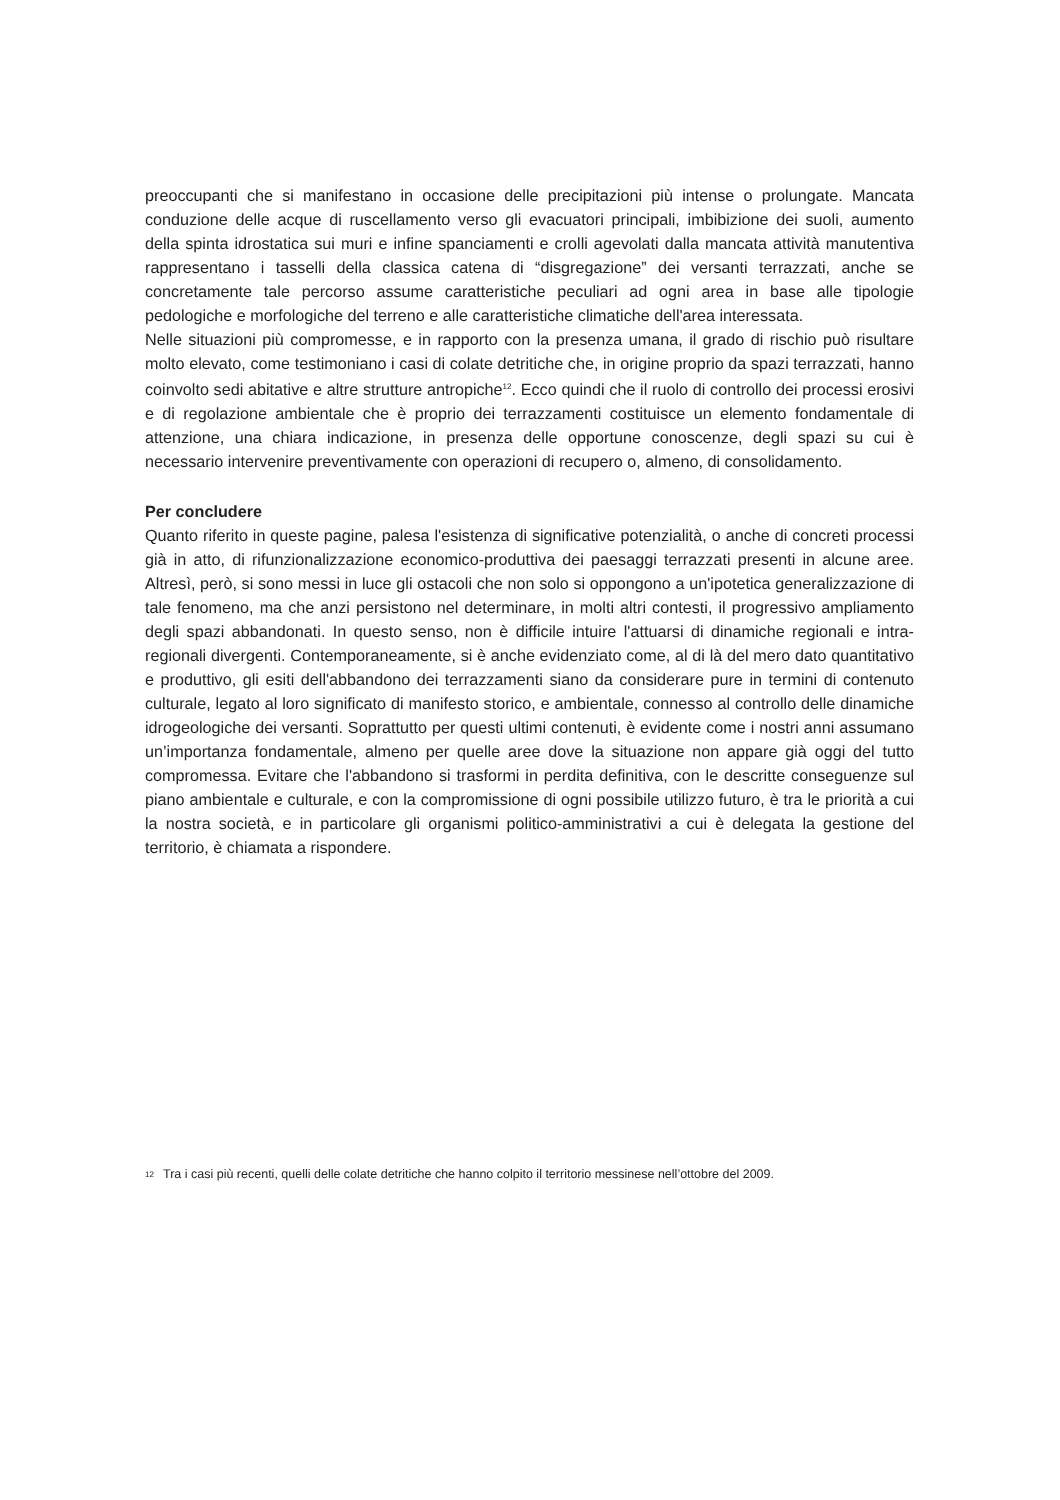preoccupanti che si manifestano in occasione delle precipitazioni più intense o prolungate. Mancata conduzione delle acque di ruscellamento verso gli evacuatori principali, imbibizione dei suoli, aumento della spinta idrostatica sui muri e infine spanciamenti e crolli agevolati dalla mancata attività manutentiva rappresentano i tasselli della classica catena di “disgregazione” dei versanti terrazzati, anche se concretamente tale percorso assume caratteristiche peculiari ad ogni area in base alle tipologie pedologiche e morfologiche del terreno e alle caratteristiche climatiche dell'area interessata.
Nelle situazioni più compromesse, e in rapporto con la presenza umana, il grado di rischio può risultare molto elevato, come testimoniano i casi di colate detritiche che, in origine proprio da spazi terrazzati, hanno coinvolto sedi abitative e altre strutture antropiche<sup>12</sup>. Ecco quindi che il ruolo di controllo dei processi erosivi e di regolazione ambientale che è proprio dei terrazzamenti costituisce un elemento fondamentale di attenzione, una chiara indicazione, in presenza delle opportune conoscenze, degli spazi su cui è necessario intervenire preventivamente con operazioni di recupero o, almeno, di consolidamento.
Per concludere
Quanto riferito in queste pagine, palesa l'esistenza di significative potenzialità, o anche di concreti processi già in atto, di rifunzionalizzazione economico-produttiva dei paesaggi terrazzati presenti in alcune aree. Altresì, però, si sono messi in luce gli ostacoli che non solo si oppongono a un'ipotetica generalizzazione di tale fenomeno, ma che anzi persistono nel determinare, in molti altri contesti, il progressivo ampliamento degli spazi abbandonati. In questo senso, non è difficile intuire l'attuarsi di dinamiche regionali e intra-regionali divergenti. Contemporaneamente, si è anche evidenziato come, al di là del mero dato quantitativo e produttivo, gli esiti dell'abbandono dei terrazzamenti siano da considerare pure in termini di contenuto culturale, legato al loro significato di manifesto storico, e ambientale, connesso al controllo delle dinamiche idrogeologiche dei versanti. Soprattutto per questi ultimi contenuti, è evidente come i nostri anni assumano un’importanza fondamentale, almeno per quelle aree dove la situazione non appare già oggi del tutto compromessa. Evitare che l'abbandono si trasformi in perdita definitiva, con le descritte conseguenze sul piano ambientale e culturale, e con la compromissione di ogni possibile utilizzo futuro, è tra le priorità a cui la nostra società, e in particolare gli organismi politico-amministrativi a cui è delegata la gestione del territorio, è chiamata a rispondere.
<sup>12</sup>
Tra i casi più recenti, quelli delle colate detritiche che hanno colpito il territorio messinese nell’ottobre del 2009.